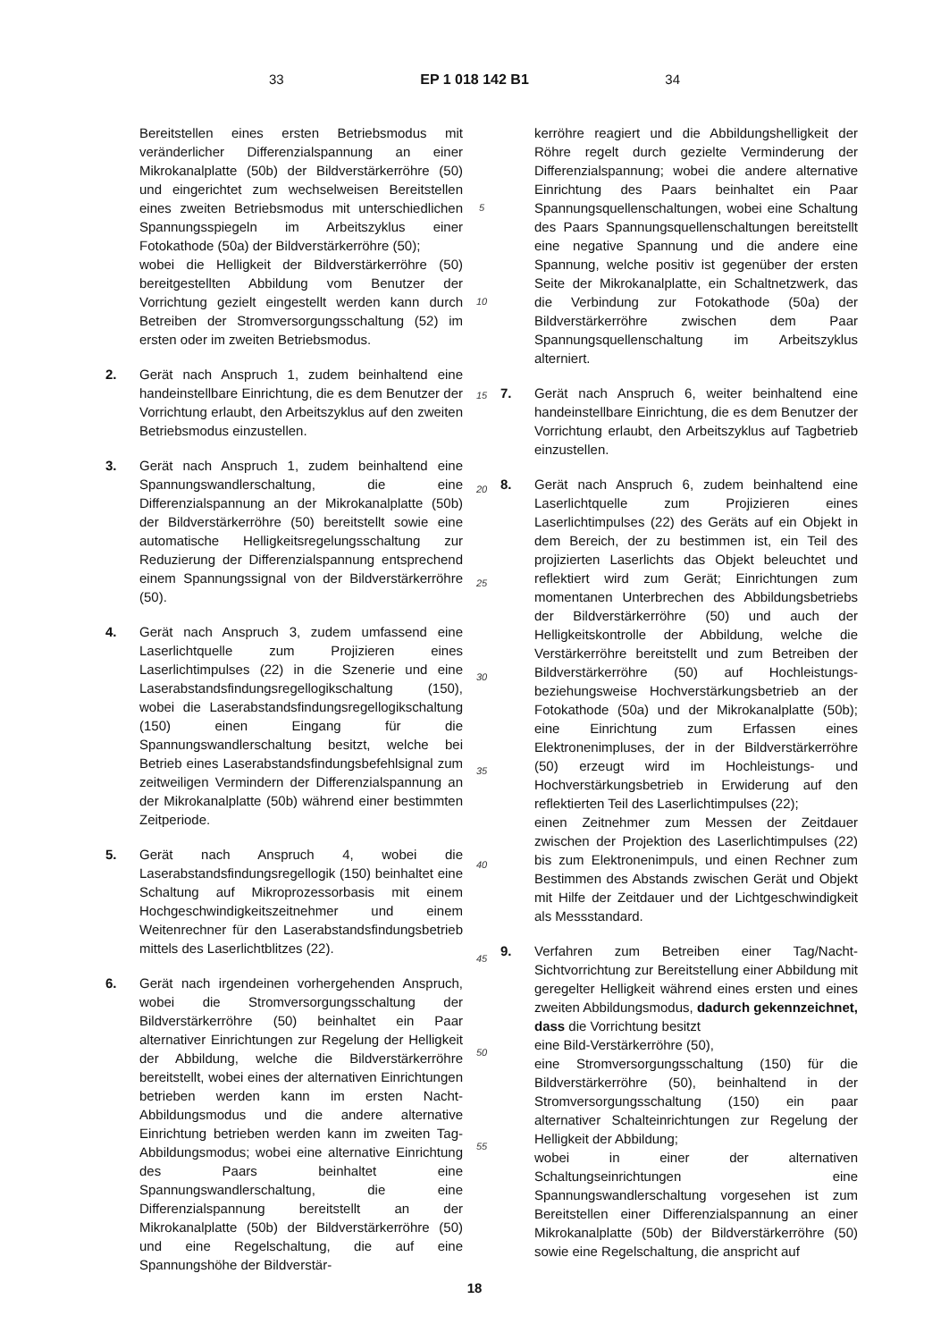33 EP 1 018 142 B1 34
Bereitstellen eines ersten Betriebsmodus mit veränderlicher Differenzialspannung an einer Mikrokanalplatte (50b) der Bildverstärkerröhre (50) und eingerichtet zum wechselweisen Bereitstellen eines zweiten Betriebsmodus mit unterschiedlichen Spannungsspiegeln im Arbeitszyklus einer Fotokathode (50a) der Bildverstärkerröhre (50);
wobei die Helligkeit der Bildverstärkerröhre (50) bereitgestellten Abbildung vom Benutzer der Vorrichtung gezielt eingestellt werden kann durch Betreiben der Stromversorgungsschaltung (52) im ersten oder im zweiten Betriebsmodus.
2. Gerät nach Anspruch 1, zudem beinhaltend eine handeinstellbare Einrichtung, die es dem Benutzer der Vorrichtung erlaubt, den Arbeitszyklus auf den zweiten Betriebsmodus einzustellen.
3. Gerät nach Anspruch 1, zudem beinhaltend eine Spannungswandlerschaltung, die eine Differenzialspannung an der Mikrokanalplatte (50b) der Bildverstärkerröhre (50) bereitstellt sowie eine automatische Helligkeitsregelungsschaltung zur Reduzierung der Differenzialspannung entsprechend einem Spannungssignal von der Bildverstärkerröhre (50).
4. Gerät nach Anspruch 3, zudem umfassend eine Laserlichtquelle zum Projizieren eines Laserlichtimpulses (22) in die Szenerie und eine Laserabstandsfindungsregellogikschaltung (150), wobei die Laserabstandsfindungsregellogikschaltung (150) einen Eingang für die Spannungswandlerschaltung besitzt, welche bei Betrieb eines Laserabstandsfindungsbefehlsignal zum zeitweiligen Vermindern der Differenzialspannung an der Mikrokanalplatte (50b) während einer bestimmten Zeitperiode.
5. Gerät nach Anspruch 4, wobei die Laserabstandsfindungsregellogik (150) beinhaltet eine Schaltung auf Mikroprozessorbasis mit einem Hochgeschwindigkeitszeitnehmer und einem Weitenrechner für den Laserabstandsfindungsbetrieb mittels des Laserlichtblitzes (22).
6. Gerät nach irgendeinen vorhergehenden Anspruch, wobei die Stromversorgungsschaltung der Bildverstärkerröhre (50) beinhaltet ein Paar alternativer Einrichtungen zur Regelung der Helligkeit der Abbildung, welche die Bildverstärkerröhre bereitstellt, wobei eines der alternativen Einrichtungen betrieben werden kann im ersten Nacht-Abbildungsmodus und die andere alternative Einrichtung betrieben werden kann im zweiten Tag-Abbildungsmodus; wobei eine alternative Einrichtung des Paars beinhaltet eine Spannungswandlerschaltung, die eine Differenzialspannung bereitstellt an der Mikrokanalplatte (50b) der Bildverstärkerröhre (50) und eine Regelschaltung, die auf eine Spannungshöhe der Bildverstär-
5
10
15
20
25
30
35
40
45
50
55
kerröhre reagiert und die Abbildungshelligkeit der Röhre regelt durch gezielte Verminderung der Differenzialspannung; wobei die andere alternative Einrichtung des Paars beinhaltet ein Paar Spannungsquellenschaltungen, wobei eine Schaltung des Paars Spannungsquellenschaltungen bereitstellt eine negative Spannung und die andere eine Spannung, welche positiv ist gegenüber der ersten Seite der Mikrokanalplatte, ein Schaltnetzwerk, das die Verbindung zur Fotokathode (50a) der Bildverstärkerröhre zwischen dem Paar Spannungsquellenschaltung im Arbeitszyklus alterniert.
7. Gerät nach Anspruch 6, weiter beinhaltend eine handeinstellbare Einrichtung, die es dem Benutzer der Vorrichtung erlaubt, den Arbeitszyklus auf Tagbetrieb einzustellen.
8. Gerät nach Anspruch 6, zudem beinhaltend eine Laserlichtquelle zum Projizieren eines Laserlichtimpulses (22) des Geräts auf ein Objekt in dem Bereich, der zu bestimmen ist, ein Teil des projizierten Laserlichts das Objekt beleuchtet und reflektiert wird zum Gerät; Einrichtungen zum momentanen Unterbrechen des Abbildungsbetriebs der Bildverstärkerröhre (50) und auch der Helligkeitskontrolle der Abbildung, welche die Verstärkerröhre bereitstellt und zum Betreiben der Bildverstärkerröhre (50) auf Hochleistungs- beziehungsweise Hochverstärkungsbetrieb an der Fotokathode (50a) und der Mikrokanalplatte (50b); eine Einrichtung zum Erfassen eines Elektronenimpluses, der in der Bildverstärkerröhre (50) erzeugt wird im Hochleistungs- und Hochverstärkungsbetrieb in Erwiderung auf den reflektierten Teil des Laserlichtimpulses (22);
einen Zeitnehmer zum Messen der Zeitdauer zwischen der Projektion des Laserlichtimpulses (22) bis zum Elektronenimpuls, und einen Rechner zum Bestimmen des Abstands zwischen Gerät und Objekt mit Hilfe der Zeitdauer und der Lichtgeschwindigkeit als Messstandard.
9. Verfahren zum Betreiben einer Tag/Nacht-Sichtvorrichtung zur Bereitstellung einer Abbildung mit geregelter Helligkeit während eines ersten und eines zweiten Abbildungsmodus, dadurch gekennzeichnet, dass die Vorrichtung besitzt
eine Bild-Verstärkerröhre (50),
eine Stromversorgungsschaltung (150) für die Bildverstärkerröhre (50), beinhaltend in der Stromversorgungsschaltung (150) ein paar alternativer Schalteinrichtungen zur Regelung der Helligkeit der Abbildung;
wobei in einer der alternativen Schaltungseinrichtungen eine Spannungswandlerschaltung vorgesehen ist zum Bereitstellen einer Differenzialspannung an einer Mikrokanalplatte (50b) der Bildverstärkerröhre (50) sowie eine Regelschaltung, die anspricht auf
18